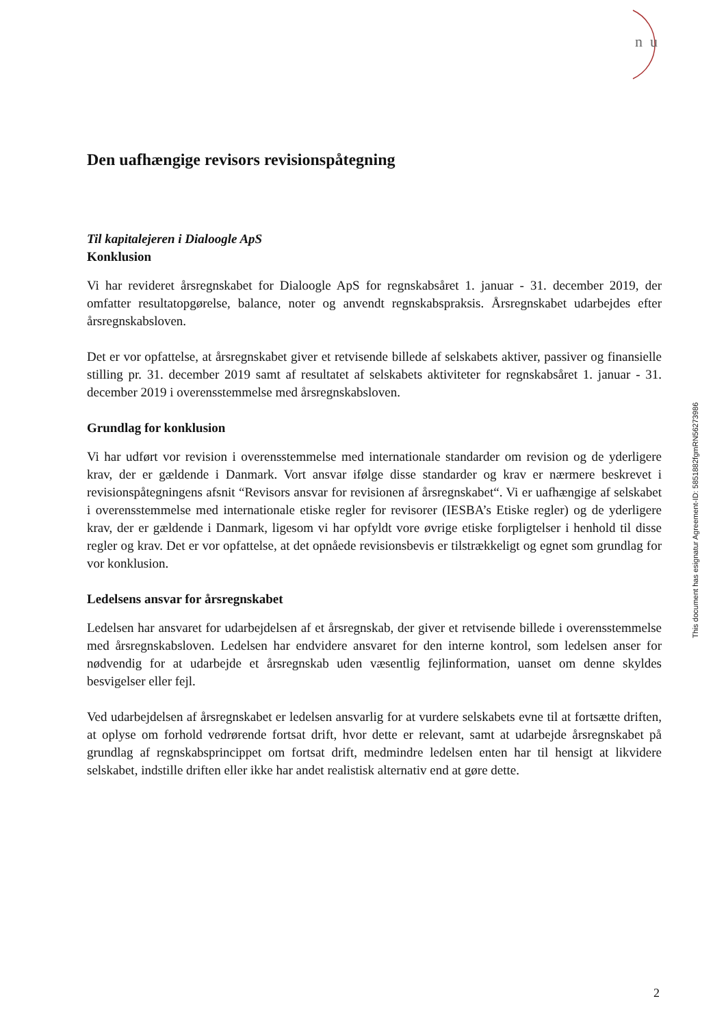n
u
Den uafhængige revisors revisionspåtegning
Til kapitalejeren i Dialoogle ApS
Konklusion
Vi har revideret årsregnskabet for Dialoogle ApS for regnskabsåret 1. januar - 31. december 2019, der omfatter resultatopgørelse, balance, noter og anvendt regnskabspraksis. Årsregnskabet udarbejdes efter årsregnskabsloven.
Det er vor opfattelse, at årsregnskabet giver et retvisende billede af selskabets aktiver, passiver og finansielle stilling pr. 31. december 2019 samt af resultatet af selskabets aktiviteter for regnskabsåret 1. januar - 31. december 2019 i overensstemmelse med årsregnskabsloven.
Grundlag for konklusion
Vi har udført vor revision i overensstemmelse med internationale standarder om revision og de yderligere krav, der er gældende i Danmark. Vort ansvar ifølge disse standarder og krav er nærmere beskrevet i revisionspåtegningens afsnit “Revisors ansvar for revisionen af årsregnskabet“. Vi er uafhængige af selskabet i overensstemmelse med internationale etiske regler for revisorer (IESBA’s Etiske regler) og de yderligere krav, der er gældende i Danmark, ligesom vi har opfyldt vore øvrige etiske forpligtelser i henhold til disse regler og krav. Det er vor opfattelse, at det opnåede revisionsbevis er tilstrækkeligt og egnet som grundlag for vor konklusion.
Ledelsens ansvar for årsregnskabet
Ledelsen har ansvaret for udarbejdelsen af et årsregnskab, der giver et retvisende billede i overensstemmelse med årsregnskabsloven. Ledelsen har endvidere ansvaret for den interne kontrol, som ledelsen anser for nødvendig for at udarbejde et årsregnskab uden væsentlig fejlinformation, uanset om denne skyldes besvigelser eller fejl.
Ved udarbejdelsen af årsregnskabet er ledelsen ansvarlig for at vurdere selskabets evne til at fortsætte driften, at oplyse om forhold vedrørende fortsat drift, hvor dette er relevant, samt at udarbejde årsregnskabet på grundlag af regnskabsprincippet om fortsat drift, medmindre ledelsen enten har til hensigt at likvidere selskabet, indstille driften eller ikke har andet realistisk alternativ end at gøre dette.
This document has esignatur Agreement-ID: 5851882fgmRN56273986
2